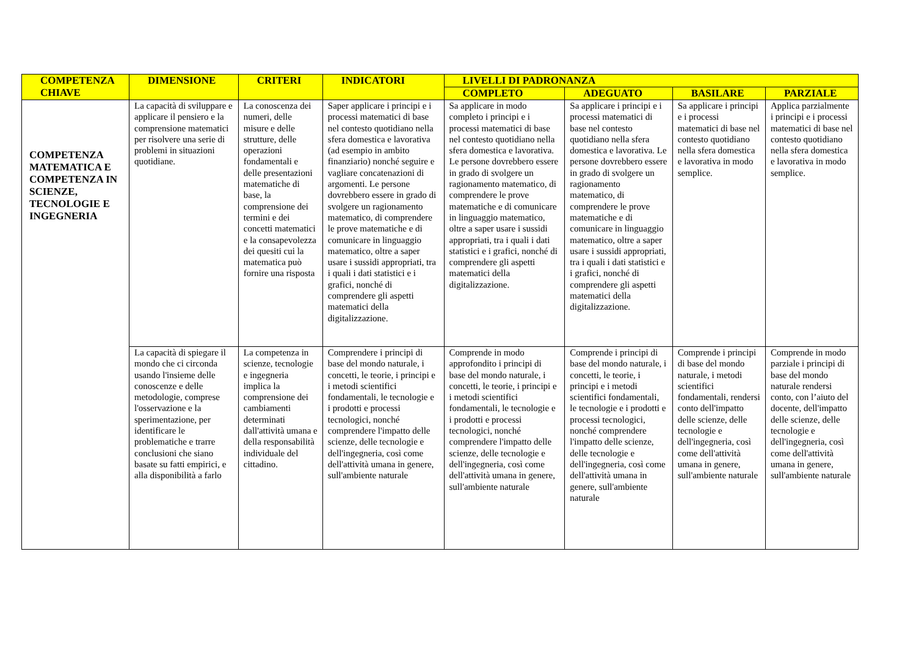| COMPETENZA CHIAVE | DIMENSIONE | CRITERI | INDICATORI | LIVELLI DI PADRONANZA | | | |
| --- | --- | --- | --- | --- | --- | --- | --- |
| | | | | COMPLETO | ADEGUATO | BASILARE | PARZIALE |
| COMPETENZA MATEMATICA E COMPETENZA IN SCIENZE, TECNOLOGIE E INGEGNERIA | La capacità di sviluppare e applicare il pensiero e la comprensione matematici per risolvere una serie di problemi in situazioni quotidiane. | La conoscenza dei numeri, delle misure e delle strutture, delle operazioni fondamentali e delle presentazioni matematiche di base, la comprensione dei termini e dei concetti matematici e la consapevolezza dei quesiti cui la matematica può fornire una risposta | Saper applicare i principi e i processi matematici di base nel contesto quotidiano nella sfera domestica e lavorativa (ad esempio in ambito finanziario) nonché seguire e vagliare concatenazioni di argomenti. Le persone dovrebbero essere in grado di svolgere un ragionamento matematico, di comprendere le prove matematiche e di comunicare in linguaggio matematico, oltre a saper usare i sussidi appropriati, tra i quali i dati statistici e i grafici, nonché di comprendere gli aspetti matematici della digitalizzazione. | Sa applicare in modo completo i principi e i processi matematici di base nel contesto quotidiano nella sfera domestica e lavorativa. Le persone dovrebbero essere in grado di svolgere un ragionamento matematico, di comprendere le prove matematiche e di comunicare in linguaggio matematico, oltre a saper usare i sussidi appropriati, tra i quali i dati statistici e i grafici, nonché di comprendere gli aspetti matematici della digitalizzazione. | Sa applicare i principi e i processi matematici di base nel contesto quotidiano nella sfera domestica e lavorativa. Le persone dovrebbero essere in grado di svolgere un ragionamento matematico, di comprendere le prove matematiche e di comunicare in linguaggio matematico, oltre a saper usare i sussidi appropriati, tra i quali i dati statistici e i grafici, nonché di comprendere gli aspetti matematici della digitalizzazione. | Sa applicare i principi e i processi matematici di base nel contesto quotidiano nella sfera domestica e lavorativa in modo semplice. | Applica parzialmente i principi e i processi matematici di base nel contesto quotidiano nella sfera domestica e lavorativa in modo semplice. |
| | La capacità di spiegare il mondo che ci circonda usando l'insieme delle conoscenze e delle metodologie, comprese l'osservazione e la sperimentazione, per identificare le problematiche e trarre conclusioni che siano basate su fatti empirici, e alla disponibilità a farlo | La competenza in scienze, tecnologie e ingegneria implica la comprensione dei cambiamenti determinati dall'attività umana e della responsabilità individuale del cittadino. | Comprendere i principi di base del mondo naturale, i concetti, le teorie, i principi e i metodi scientifici fondamentali, le tecnologie e i prodotti e processi tecnologici, nonché comprendere l'impatto delle scienze, delle tecnologie e dell'ingegneria, così come dell'attività umana in genere, sull'ambiente naturale | Comprende in modo approfondito i principi di base del mondo naturale, i concetti, le teorie, i principi e i metodi scientifici fondamentali, le tecnologie e i prodotti e processi tecnologici, nonché comprendere l'impatto delle scienze, delle tecnologie e dell'ingegneria, così come dell'attività umana in genere, sull'ambiente naturale | Comprende i principi di base del mondo naturale, i concetti, le teorie, i principi e i metodi scientifici fondamentali, le tecnologie e i prodotti e processi tecnologici, nonché comprendere l'impatto delle scienze, delle tecnologie e dell'ingegneria, così come dell'attività umana in genere, sull'ambiente naturale | Comprende i principi di base del mondo naturale, i metodi scientifici fondamentali, rendersi conto dell'impatto delle scienze, delle tecnologie e dell'ingegneria, così come dell'attività umana in genere, sull'ambiente naturale | Comprende in modo parziale i principi di base del mondo naturale rendersi conto, con l’aiuto del docente, dell'impatto delle scienze, delle tecnologie e dell'ingegneria, così come dell'attività umana in genere, sull'ambiente naturale |